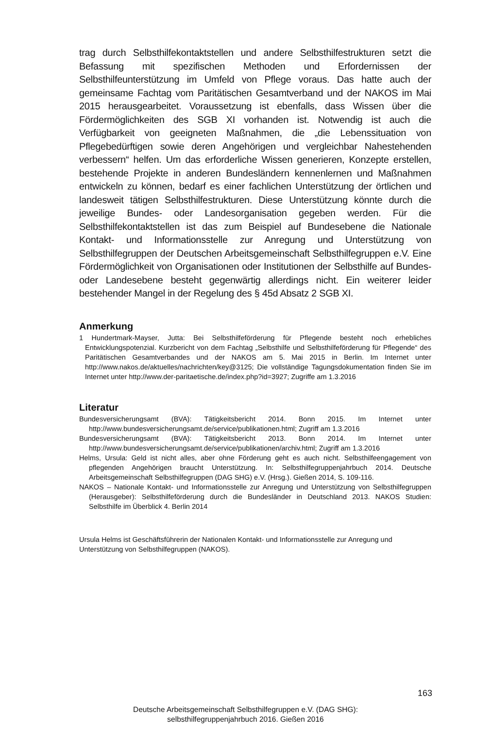trag durch Selbsthilfekontaktstellen und andere Selbsthilfestrukturen setzt die Befassung mit spezifischen Methoden und Erfordernissen der Selbsthilfeunterstützung im Umfeld von Pflege voraus. Das hatte auch der gemeinsame Fachtag vom Paritätischen Gesamtverband und der NAKOS im Mai 2015 herausgearbeitet. Voraussetzung ist ebenfalls, dass Wissen über die Fördermöglichkeiten des SGB XI vorhanden ist. Notwendig ist auch die Verfügbarkeit von geeigneten Maßnahmen, die „die Lebenssituation von Pflegebedürftigen sowie deren Angehörigen und vergleichbar Nahestehenden verbessern“ helfen. Um das erforderliche Wissen generieren, Konzepte erstellen, bestehende Projekte in anderen Bundesländern kennenlernen und Maßnahmen entwickeln zu können, bedarf es einer fachlichen Unterstützung der örtlichen und landesweit tätigen Selbsthilfestrukturen. Diese Unterstützung könnte durch die jeweilige Bundes- oder Landesorganisation gegeben werden. Für die Selbsthilfekontaktstellen ist das zum Beispiel auf Bundesebene die Nationale Kontakt- und Informationsstelle zur Anregung und Unterstützung von Selbsthilfegruppen der Deutschen Arbeitsgemeinschaft Selbsthilfegruppen e.V. Eine Fördermöglichkeit von Organisationen oder Institutionen der Selbsthilfe auf Bundes- oder Landesebene besteht gegenwärtig allerdings nicht. Ein weiterer leider bestehender Mangel in der Regelung des § 45d Absatz 2 SGB XI.
Anmerkung
1 Hundertmark-Mayser, Jutta: Bei Selbsthilfeförderung für Pflegende besteht noch erhebliches Entwicklungspotenzial. Kurzbericht von dem Fachtag „Selbsthilfe und Selbsthilfeförderung für Pflegende“ des Paritätischen Gesamtverbandes und der NAKOS am 5. Mai 2015 in Berlin. Im Internet unter http://www.nakos.de/aktuelles/nachrichten/key@3125; Die vollständige Tagungsdokumentation finden Sie im Internet unter http://www.der-paritaetische.de/index.php?id=3927; Zugriffe am 1.3.2016
Literatur
Bundesversicherungsamt (BVA): Tätigkeitsbericht 2014. Bonn 2015. Im Internet unter http://www.bundesversicherungsamt.de/service/publikationen.html; Zugriff am 1.3.2016
Bundesversicherungsamt (BVA): Tätigkeitsbericht 2013. Bonn 2014. Im Internet unter http://www.bundesversicherungsamt.de/service/publikationen/archiv.html; Zugriff am 1.3.2016
Helms, Ursula: Geld ist nicht alles, aber ohne Förderung geht es auch nicht. Selbsthilfeengagement von pflegenden Angehörigen braucht Unterstützung. In: Selbsthilfegruppenjahrbuch 2014. Deutsche Arbeitsgemeinschaft Selbsthilfegruppen (DAG SHG) e.V. (Hrsg.). Gießen 2014, S. 109-116.
NAKOS – Nationale Kontakt- und Informationsstelle zur Anregung und Unterstützung von Selbsthilfegruppen (Herausgeber): Selbsthilfeförderung durch die Bundesländer in Deutschland 2013. NAKOS Studien: Selbsthilfe im Überblick 4. Berlin 2014
Ursula Helms ist Geschäftsführerin der Nationalen Kontakt- und Informationsstelle zur Anregung und Unterstützung von Selbsthilfegruppen (NAKOS).
163
Deutsche Arbeitsgemeinschaft Selbsthilfegruppen e.V. (DAG SHG):
selbsthilfegruppenjahrbuch 2016. Gießen 2016